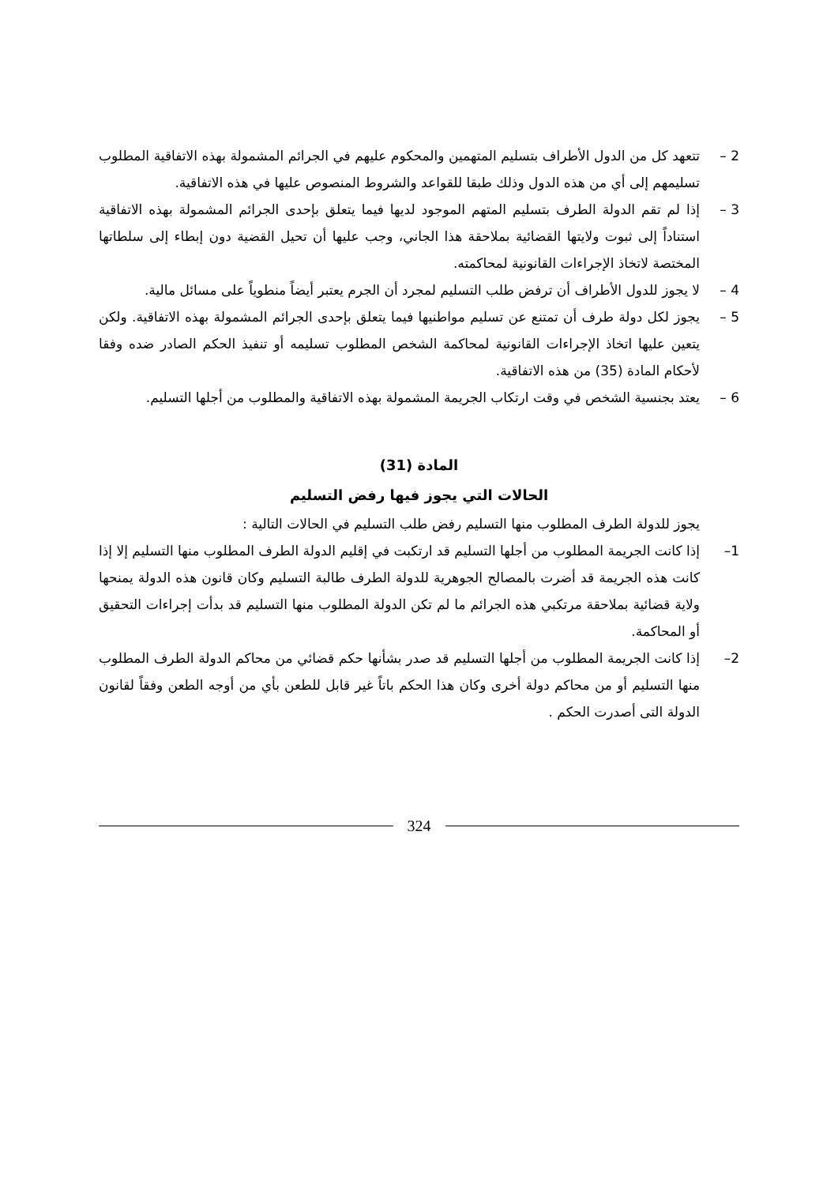2 – تتعهد كل من الدول الأطراف بتسليم المتهمين والمحكوم عليهم في الجرائم المشمولة بهذه الاتفاقية المطلوب تسليمهم إلى أي من هذه الدول وذلك طبقا للقواعد والشروط المنصوص عليها في هذه الاتفاقية.
3 – إذا لم تقم الدولة الطرف بتسليم المتهم الموجود لديها فيما يتعلق بإحدى الجرائم المشمولة بهذه الاتفاقية استناداً إلى ثبوت ولايتها القضائية بملاحقة هذا الجاني، وجب عليها أن تحيل القضية دون إبطاء إلى سلطاتها المختصة لاتخاذ الإجراءات القانونية لمحاكمته.
4 – لا يجوز للدول الأطراف أن ترفض طلب التسليم لمجرد أن الجرم يعتبر أيضاً منطوياً على مسائل مالية.
5 – يجوز لكل دولة طرف أن تمتنع عن تسليم مواطنيها فيما يتعلق بإحدى الجرائم المشمولة بهذه الاتفاقية. ولكن يتعين عليها اتخاذ الإجراءات القانونية لمحاكمة الشخص المطلوب تسليمه أو تنفيذ الحكم الصادر ضده وفقا لأحكام المادة (35) من هذه الاتفاقية.
6 – يعتد بجنسية الشخص في وقت ارتكاب الجريمة المشمولة بهذه الاتفاقية والمطلوب من أجلها التسليم.
المادة (31)
الحالات التي يجوز فيها رفض التسليم
يجوز للدولة الطرف المطلوب منها التسليم رفض طلب التسليم في الحالات التالية :
1– إذا كانت الجريمة المطلوب من أجلها التسليم قد ارتكبت في إقليم الدولة الطرف المطلوب منها التسليم إلا إذا كانت هذه الجريمة قد أضرت بالمصالح الجوهرية للدولة الطرف طالبة التسليم وكان قانون هذه الدولة يمنحها ولاية قضائية بملاحقة مرتكبي هذه الجرائم ما لم تكن الدولة المطلوب منها التسليم قد بدأت إجراءات التحقيق أو المحاكمة.
2– إذا كانت الجريمة المطلوب من أجلها التسليم قد صدر بشأنها حكم قضائي من محاكم الدولة الطرف المطلوب منها التسليم أو من محاكم دولة أخرى وكان هذا الحكم باتاً غير قابل للطعن بأي من أوجه الطعن وفقاً لقانون الدولة التى أصدرت الحكم .
324